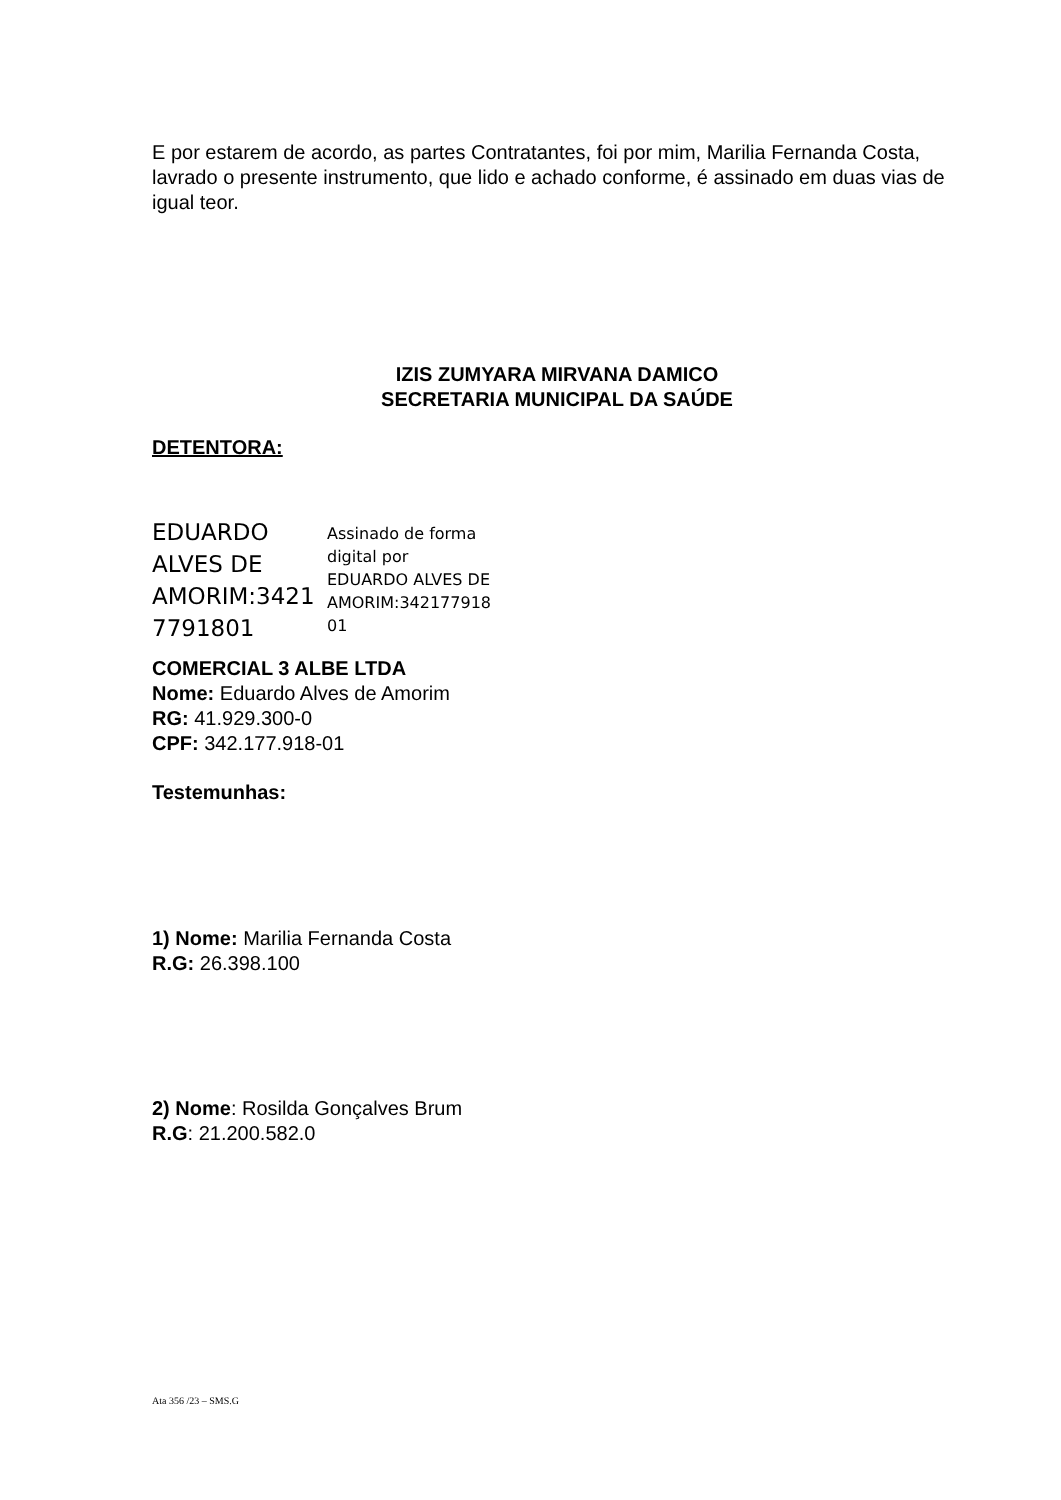E por estarem de acordo, as partes Contratantes, foi por mim, Marilia Fernanda Costa, lavrado o presente instrumento, que lido e achado conforme, é assinado em duas vias de igual teor.
IZIS ZUMYARA MIRVANA DAMICO
SECRETARIA MUNICIPAL DA SAÚDE
DETENTORA:
EDUARDO ALVES DE AMORIM:3421 7791801
Assinado de forma
digital por
EDUARDO ALVES DE
AMORIM:342177918
01
COMERCIAL 3 ALBE LTDA
Nome: Eduardo Alves de Amorim
RG: 41.929.300-0
CPF: 342.177.918-01
Testemunhas:
1) Nome: Marilia Fernanda Costa
R.G: 26.398.100
2) Nome: Rosilda Gonçalves Brum
R.G: 21.200.582.0
Ata 356 /23 – SMS.G